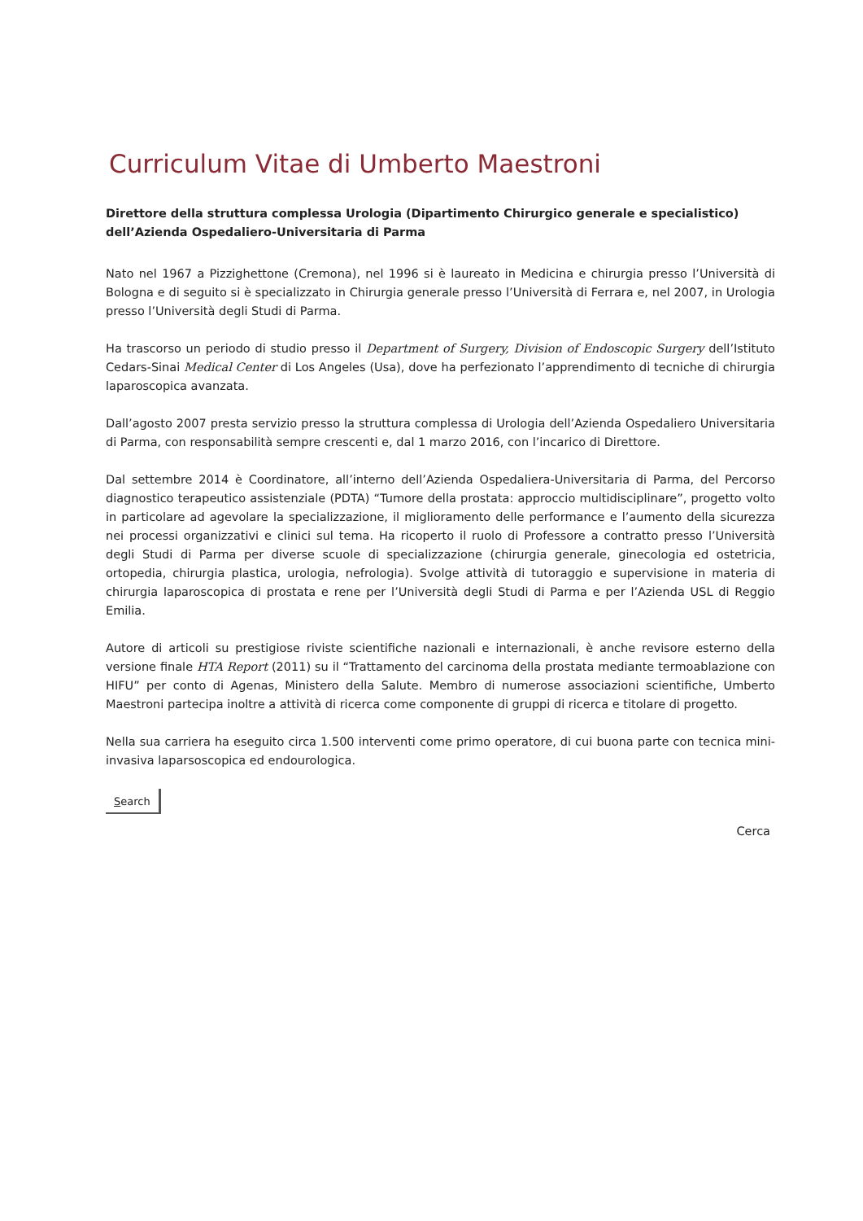Curriculum Vitae di Umberto Maestroni
Direttore della struttura complessa Urologia (Dipartimento Chirurgico generale e specialistico) dell’Azienda Ospedaliero-Universitaria di Parma
Nato nel 1967 a Pizzighettone (Cremona), nel 1996 si è laureato in Medicina e chirurgia presso l’Università di Bologna e di seguito si è specializzato in Chirurgia generale presso l’Università di Ferrara e, nel 2007, in Urologia presso l’Università degli Studi di Parma.
Ha trascorso un periodo di studio presso il Department of Surgery, Division of Endoscopic Surgery dell’Istituto Cedars-Sinai Medical Center di Los Angeles (Usa), dove ha perfezionato l’apprendimento di tecniche di chirurgia laparoscopica avanzata.
Dall’agosto 2007 presta servizio presso la struttura complessa di Urologia dell’Azienda Ospedaliero Universitaria di Parma, con responsabilità sempre crescenti e, dal 1 marzo 2016, con l’incarico di Direttore.
Dal settembre 2014 è Coordinatore, all’interno dell’Azienda Ospedaliera-Universitaria di Parma, del Percorso diagnostico terapeutico assistenziale (PDTA) “Tumore della prostata: approccio multidisciplinare”, progetto volto in particolare ad agevolare la specializzazione, il miglioramento delle performance e l’aumento della sicurezza nei processi organizzativi e clinici sul tema. Ha ricoperto il ruolo di Professore a contratto presso l’Università degli Studi di Parma per diverse scuole di specializzazione (chirurgia generale, ginecologia ed ostetricia, ortopedia, chirurgia plastica, urologia, nefrologia). Svolge attività di tutoraggio e supervisione in materia di chirurgia laparoscopica di prostata e rene per l’Università degli Studi di Parma e per l’Azienda USL di Reggio Emilia.
Autore di articoli su prestigiose riviste scientifiche nazionali e internazionali, è anche revisore esterno della versione finale HTA Report (2011) su il “Trattamento del carcinoma della prostata mediante termoablazione con HIFU” per conto di Agenas, Ministero della Salute. Membro di numerose associazioni scientifiche, Umberto Maestroni partecipa inoltre a attività di ricerca come componente di gruppi di ricerca e titolare di progetto.
Nella sua carriera ha eseguito circa 1.500 interventi come primo operatore, di cui buona parte con tecnica mini-invasiva laparsoscopica ed endourologica.
Search
Cerca